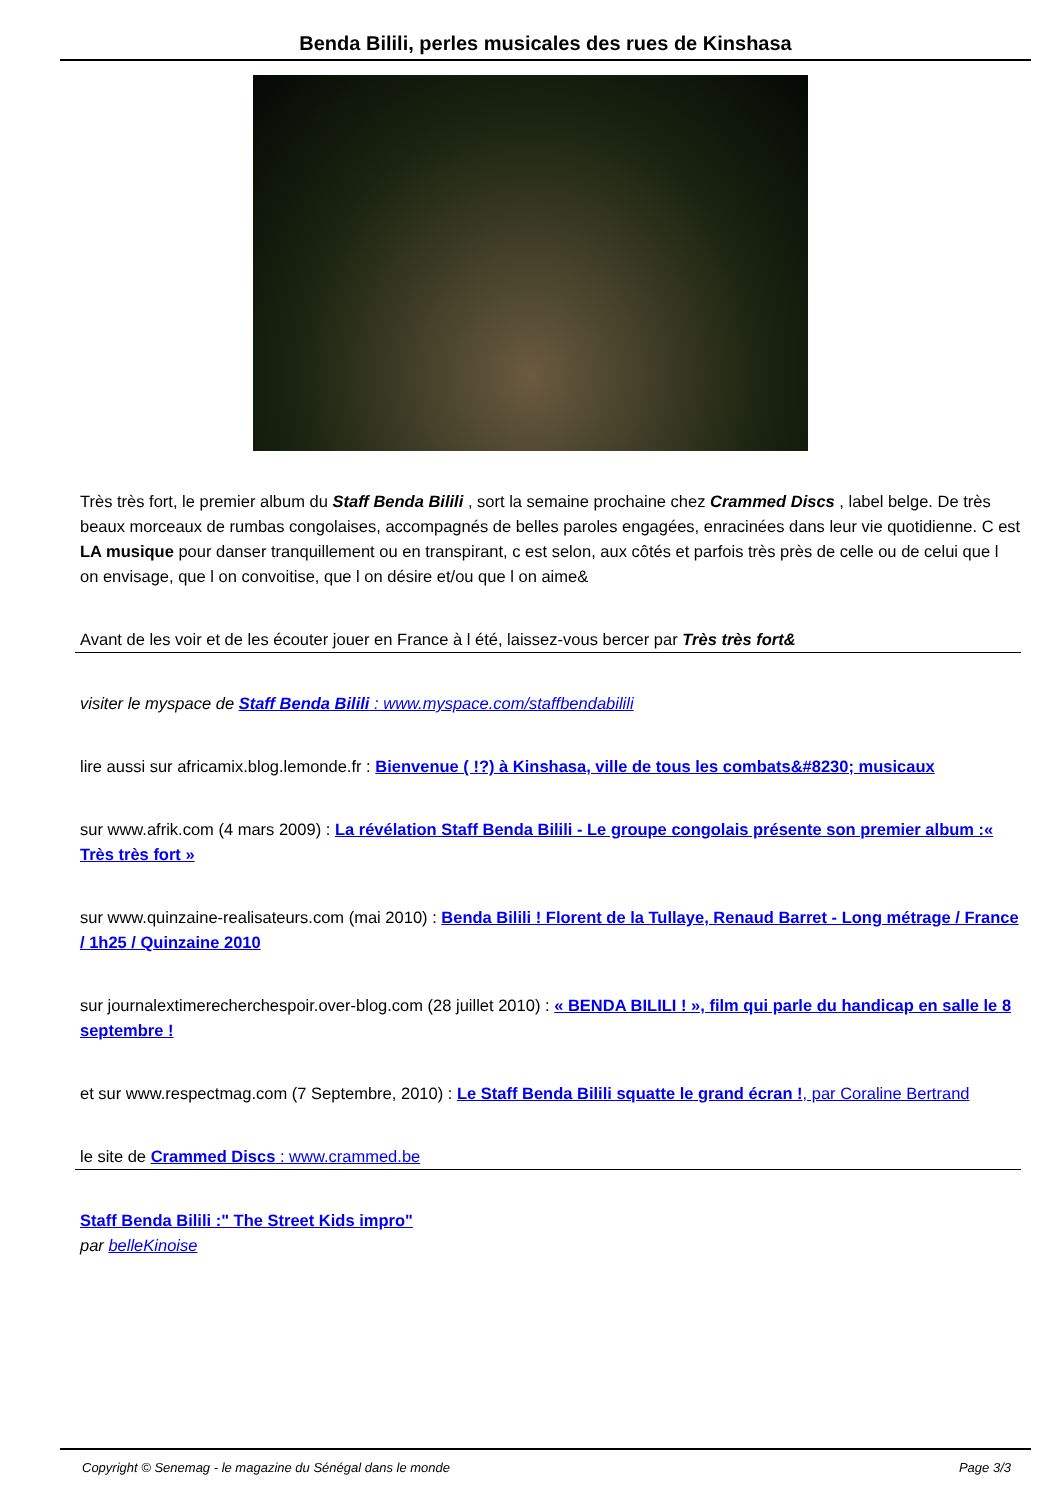Benda Bilili, perles musicales des rues de Kinshasa
Très très fort, le premier album du Staff Benda Bilili , sort la semaine prochaine chez Crammed Discs , label belge. De très beaux morceaux de rumbas congolaises, accompagnés de belles paroles engagées, enracinées dans leur vie quotidienne. C est LA musique pour danser tranquillement ou en transpirant, c est selon, aux côtés et parfois très près de celle ou de celui que l on envisage, que l on convoitise, que l on désire et/ou que l on aime&
Avant de les voir et de les écouter jouer en France à l été, laissez-vous bercer par Très très fort&
visiter le myspace de Staff Benda Bilili : www.myspace.com/staffbendabilili
lire aussi sur africamix.blog.lemonde.fr : Bienvenue ( !?) à Kinshasa, ville de tous les combats&#8230; musicaux
sur www.afrik.com (4 mars 2009) : La révélation Staff Benda Bilili - Le groupe congolais présente son premier album :« Très très fort »
sur www.quinzaine-realisateurs.com (mai 2010) : Benda Bilili ! Florent de la Tullaye, Renaud Barret - Long métrage / France / 1h25 / Quinzaine 2010
sur journalextimerecherchespoir.over-blog.com (28 juillet 2010) : « BENDA BILILI ! », film qui parle du handicap en salle le 8 septembre !
et sur www.respectmag.com (7 Septembre, 2010) : Le Staff Benda Bilili squatte le grand écran !, par Coraline Bertrand
le site de Crammed Discs : www.crammed.be
Staff Benda Bilili :" The Street Kids impro"
par belleKinoise
Copyright © Senemag - le magazine du Sénégal dans le monde Page 3/3